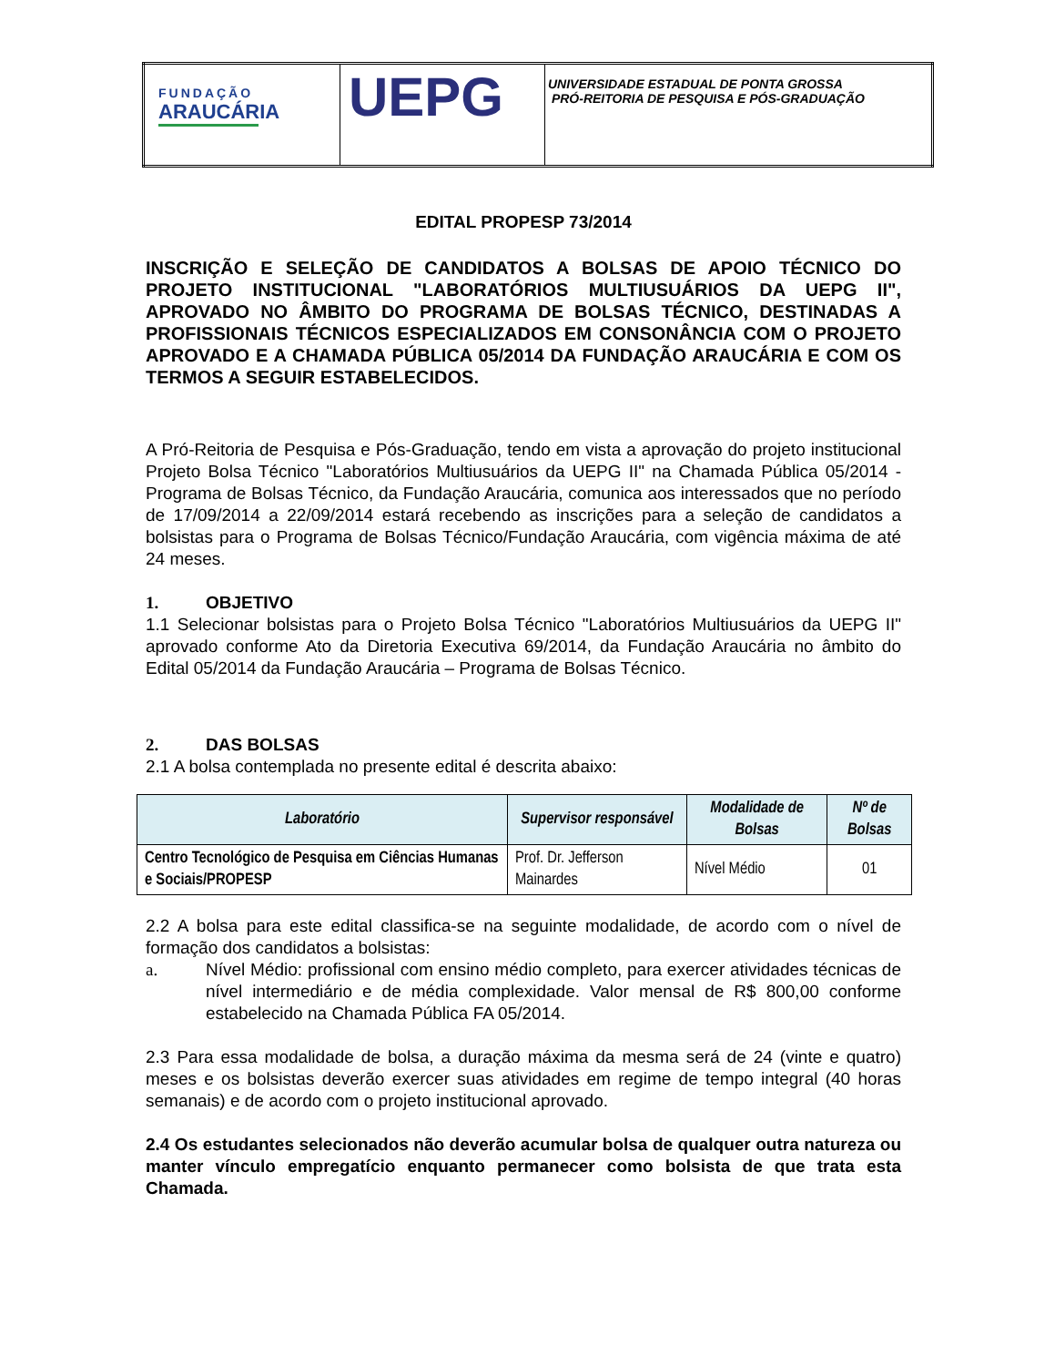| FUNDAÇÃO ARAUCÁRIA | UEPG | UNIVERSIDADE ESTADUAL DE PONTA GROSSA PRÓ-REITORIA DE PESQUISA E PÓS-GRADUAÇÃO |
EDITAL PROPESP 73/2014
INSCRIÇÃO E SELEÇÃO DE CANDIDATOS A BOLSAS DE APOIO TÉCNICO DO PROJETO INSTITUCIONAL "LABORATÓRIOS MULTIUSUÁRIOS DA UEPG II", APROVADO NO ÂMBITO DO PROGRAMA DE BOLSAS TÉCNICO, DESTINADAS A PROFISSIONAIS TÉCNICOS ESPECIALIZADOS EM CONSONÂNCIA COM O PROJETO APROVADO E A CHAMADA PÚBLICA 05/2014 DA FUNDAÇÃO ARAUCÁRIA E COM OS TERMOS A SEGUIR ESTABELECIDOS.
A Pró-Reitoria de Pesquisa e Pós-Graduação, tendo em vista a aprovação do projeto institucional Projeto Bolsa Técnico "Laboratórios Multiusuários da UEPG II" na Chamada Pública 05/2014 - Programa de Bolsas Técnico, da Fundação Araucária, comunica aos interessados que no período de 17/09/2014 a 22/09/2014 estará recebendo as inscrições para a seleção de candidatos a bolsistas para o Programa de Bolsas Técnico/Fundação Araucária, com vigência máxima de até 24 meses.
1. OBJETIVO
1.1 Selecionar bolsistas para o Projeto Bolsa Técnico "Laboratórios Multiusuários da UEPG II" aprovado conforme Ato da Diretoria Executiva 69/2014, da Fundação Araucária no âmbito do Edital 05/2014 da Fundação Araucária – Programa de Bolsas Técnico.
2. DAS BOLSAS
2.1 A bolsa contemplada no presente edital é descrita abaixo:
| Laboratório | Supervisor responsável | Modalidade de Bolsas | Nº de Bolsas |
| --- | --- | --- | --- |
| Centro Tecnológico de Pesquisa em Ciências Humanas e Sociais/PROPESP | Prof. Dr. Jefferson Mainardes | Nível Médio | 01 |
2.2 A bolsa para este edital classifica-se na seguinte modalidade, de acordo com o nível de formação dos candidatos a bolsistas:
a. Nível Médio: profissional com ensino médio completo, para exercer atividades técnicas de nível intermediário e de média complexidade. Valor mensal de R$ 800,00 conforme estabelecido na Chamada Pública FA 05/2014.
2.3 Para essa modalidade de bolsa, a duração máxima da mesma será de 24 (vinte e quatro) meses e os bolsistas deverão exercer suas atividades em regime de tempo integral (40 horas semanais) e de acordo com o projeto institucional aprovado.
2.4 Os estudantes selecionados não deverão acumular bolsa de qualquer outra natureza ou manter vínculo empregatício enquanto permanecer como bolsista de que trata esta Chamada.